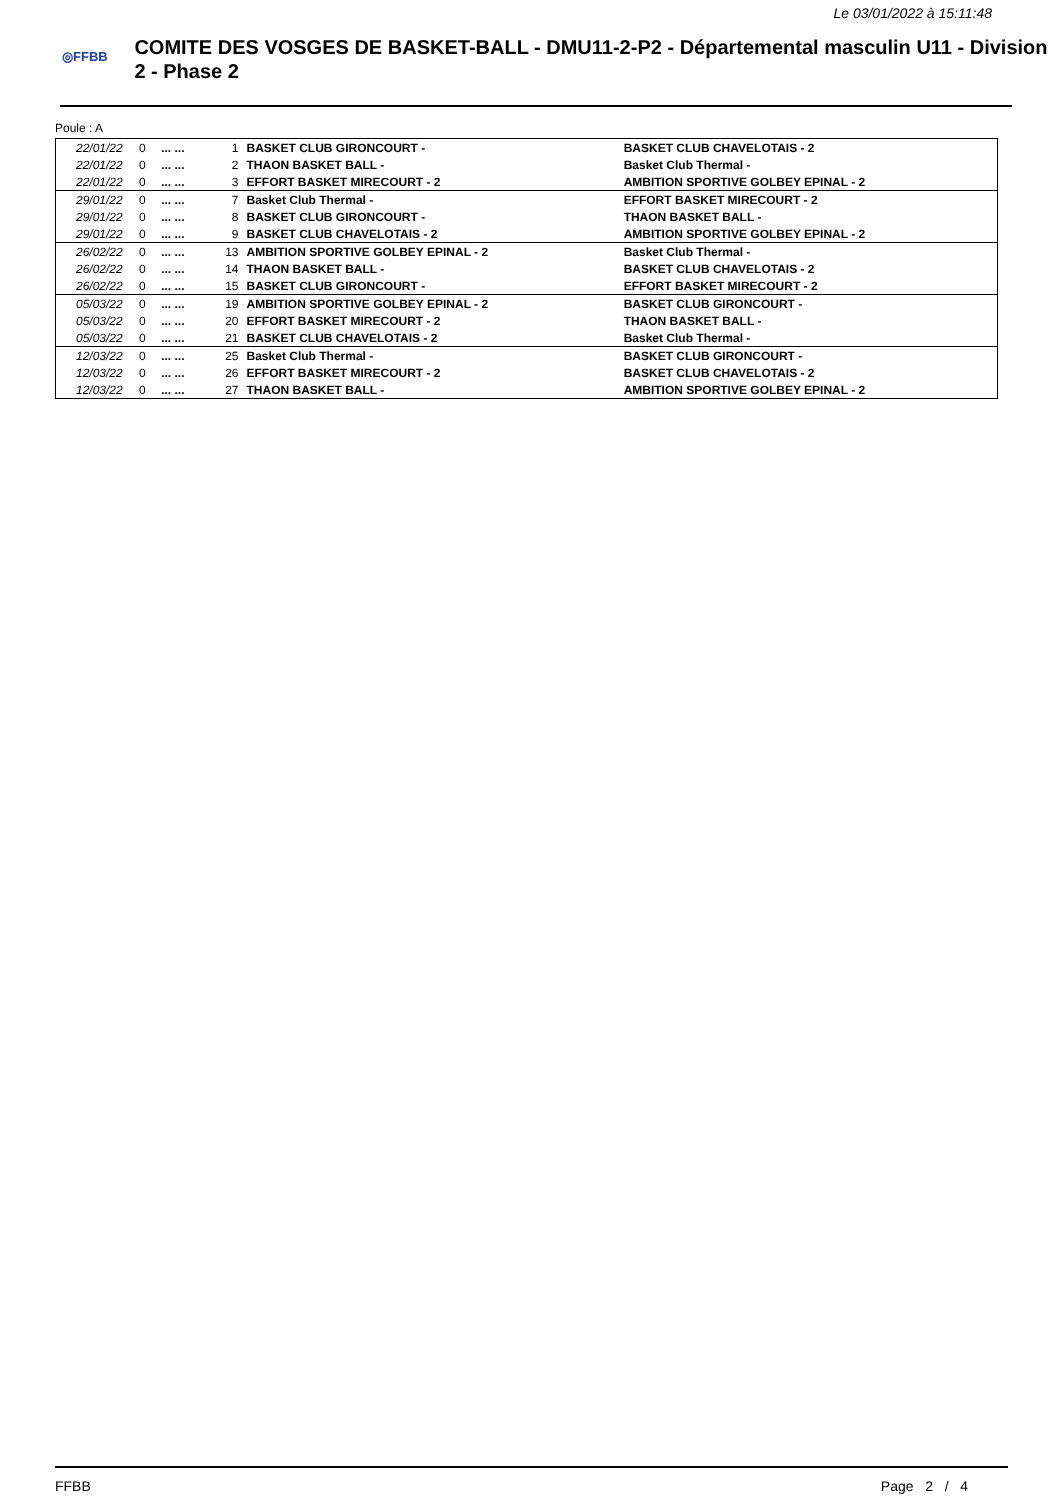Le 03/01/2022 à 15:11:48
◎FFBB
COMITE DES VOSGES DE BASKET-BALL - DMU11-2-P2 - Départemental masculin U11 - Division 2 - Phase 2
Poule : A
| 22/01/22 | 0 | ... ... | 1 | BASKET CLUB GIRONCOURT - | BASKET CLUB CHAVELOTAIS - 2 |
| 22/01/22 | 0 | ... ... | 2 | THAON BASKET BALL - | Basket Club Thermal - |
| 22/01/22 | 0 | ... ... | 3 | EFFORT BASKET MIRECOURT - 2 | AMBITION SPORTIVE GOLBEY EPINAL - 2 |
| 29/01/22 | 0 | ... ... | 7 | Basket Club Thermal - | EFFORT BASKET MIRECOURT - 2 |
| 29/01/22 | 0 | ... ... | 8 | BASKET CLUB GIRONCOURT - | THAON BASKET BALL - |
| 29/01/22 | 0 | ... ... | 9 | BASKET CLUB CHAVELOTAIS - 2 | AMBITION SPORTIVE GOLBEY EPINAL - 2 |
| 26/02/22 | 0 | ... ... | 13 | AMBITION SPORTIVE GOLBEY EPINAL - 2 | Basket Club Thermal - |
| 26/02/22 | 0 | ... ... | 14 | THAON BASKET BALL - | BASKET CLUB CHAVELOTAIS - 2 |
| 26/02/22 | 0 | ... ... | 15 | BASKET CLUB GIRONCOURT - | EFFORT BASKET MIRECOURT - 2 |
| 05/03/22 | 0 | ... ... | 19 | AMBITION SPORTIVE GOLBEY EPINAL - 2 | BASKET CLUB GIRONCOURT - |
| 05/03/22 | 0 | ... ... | 20 | EFFORT BASKET MIRECOURT - 2 | THAON BASKET BALL - |
| 05/03/22 | 0 | ... ... | 21 | BASKET CLUB CHAVELOTAIS - 2 | Basket Club Thermal - |
| 12/03/22 | 0 | ... ... | 25 | Basket Club Thermal - | BASKET CLUB GIRONCOURT - |
| 12/03/22 | 0 | ... ... | 26 | EFFORT BASKET MIRECOURT - 2 | BASKET CLUB CHAVELOTAIS - 2 |
| 12/03/22 | 0 | ... ... | 27 | THAON BASKET BALL - | AMBITION SPORTIVE GOLBEY EPINAL - 2 |
FFBB Page 2 / 4